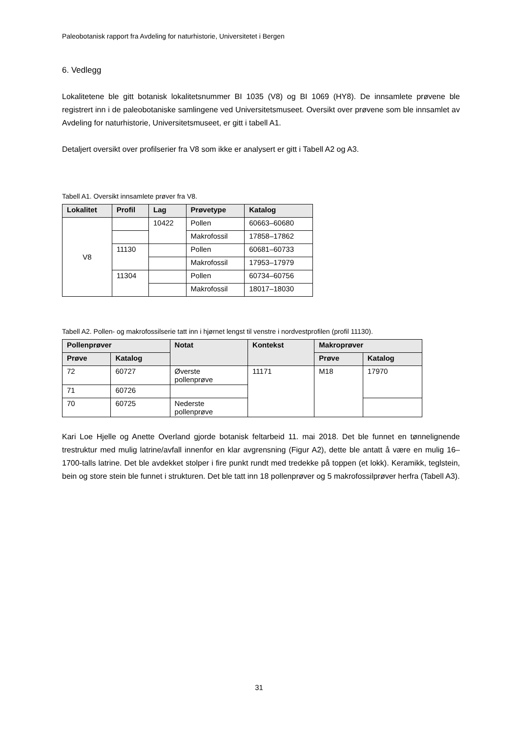Paleobotanisk rapport fra Avdeling for naturhistorie, Universitetet i Bergen
6. Vedlegg
Lokalitetene ble gitt botanisk lokalitetsnummer BI 1035 (V8) og BI 1069 (HY8). De innsamlete prøvene ble registrert inn i de paleobotaniske samlingene ved Universitetsmuseet. Oversikt over prøvene som ble innsamlet av Avdeling for naturhistorie, Universitetsmuseet, er gitt i tabell A1.
Detaljert oversikt over profilserier fra V8 som ikke er analysert er gitt i Tabell A2 og A3.
Tabell A1. Oversikt innsamlete prøver fra V8.
| Lokalitet | Profil | Lag | Prøvetype | Katalog |
| --- | --- | --- | --- | --- |
| V8 | | 10422 | Pollen | 60663–60680 |
| | | | Makrofossil | 17858–17862 |
| | 11130 | | Pollen | 60681–60733 |
| | | | Makrofossil | 17953–17979 |
| | 11304 | | Pollen | 60734–60756 |
| | | | Makrofossil | 18017–18030 |
Tabell A2. Pollen- og makrofossilserie tatt inn i hjørnet lengst til venstre i nordvestprofilen (profil 11130).
| Pollenprøver | | Notat | Kontekst | Makroprøver | |
| --- | --- | --- | --- | --- | --- |
| Prøve | Katalog | | | Prøve | Katalog |
| 72 | 60727 | Øverste pollenprøve | 11171 | M18 | 17970 |
| 71 | 60726 | | | | |
| 70 | 60725 | Nederste pollenprøve | | | |
Kari Loe Hjelle og Anette Overland gjorde botanisk feltarbeid 11. mai 2018. Det ble funnet en tønnelignende trestruktur med mulig latrine/avfall innenfor en klar avgrensning (Figur A2), dette ble antatt å være en mulig 16–1700-talls latrine. Det ble avdekket stolper i fire punkt rundt med tredekke på toppen (et lokk). Keramikk, teglstein, bein og store stein ble funnet i strukturen. Det ble tatt inn 18 pollenprøver og 5 makrofossilprøver herfra (Tabell A3).
31